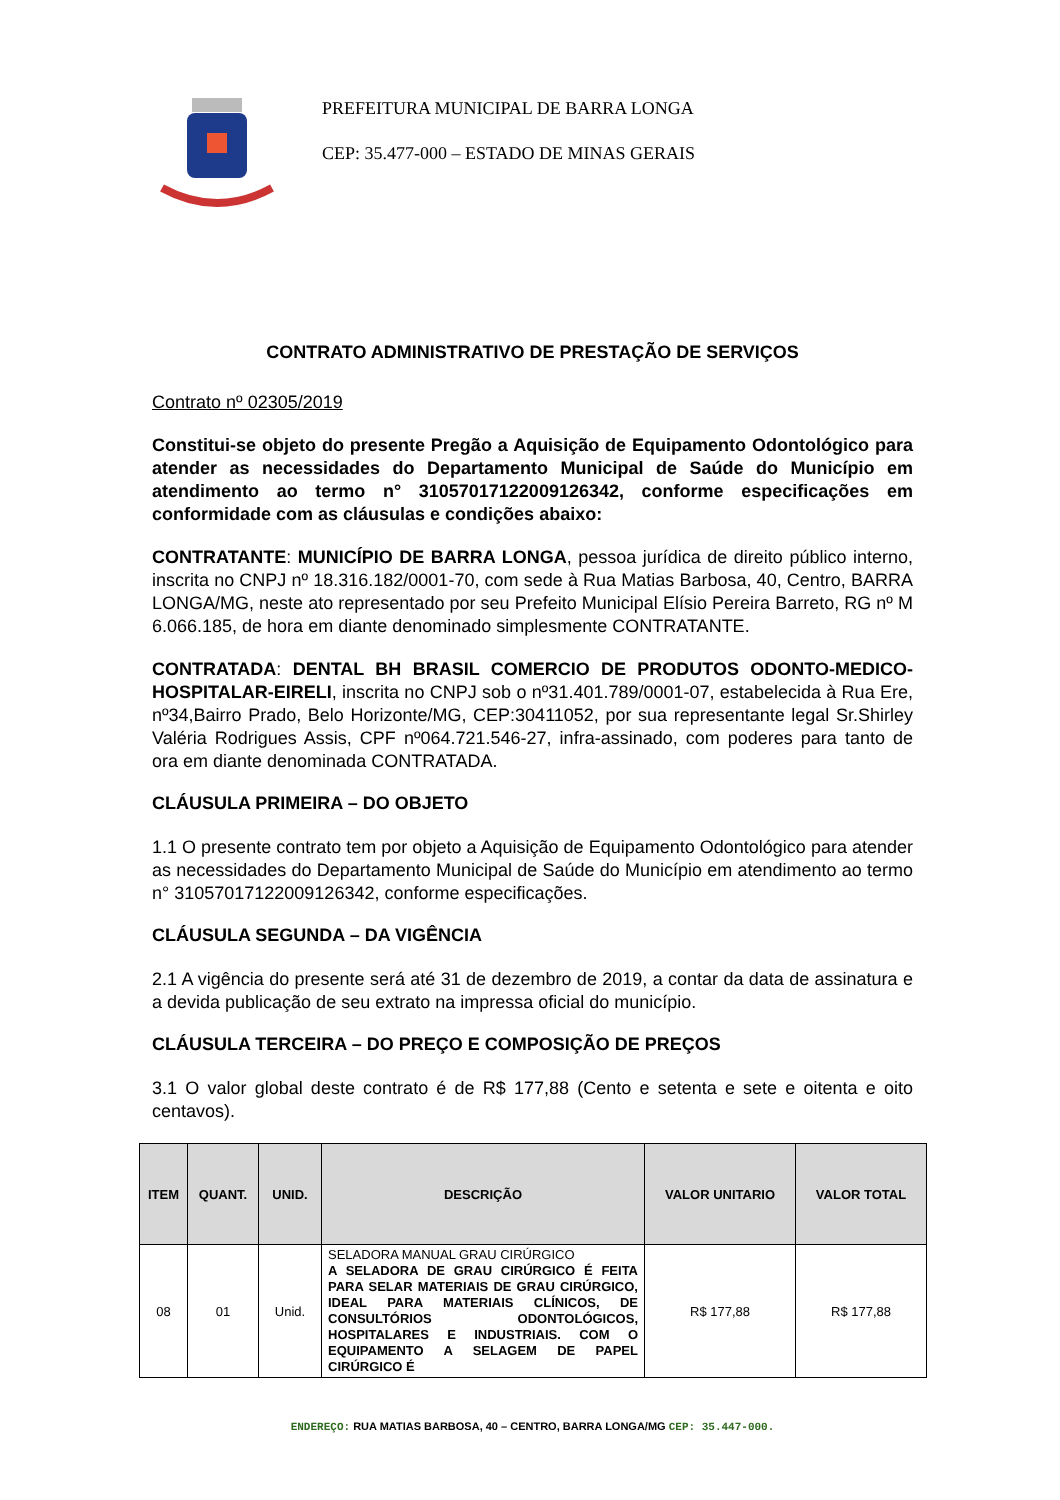PREFEITURA MUNICIPAL DE BARRA LONGA
CEP: 35.477-000 – ESTADO DE MINAS GERAIS
CONTRATO ADMINISTRATIVO DE PRESTAÇÃO DE SERVIÇOS
Contrato nº 02305/2019
Constitui-se objeto do presente Pregão a Aquisição de Equipamento Odontológico para atender as necessidades do Departamento Municipal de Saúde do Município em atendimento ao termo n° 31057017122009126342, conforme especificações em conformidade com as cláusulas e condições abaixo:
CONTRATANTE: MUNICÍPIO DE BARRA LONGA, pessoa jurídica de direito público interno, inscrita no CNPJ nº 18.316.182/0001-70, com sede à Rua Matias Barbosa, 40, Centro, BARRA LONGA/MG, neste ato representado por seu Prefeito Municipal Elísio Pereira Barreto, RG nº M 6.066.185, de hora em diante denominado simplesmente CONTRATANTE.
CONTRATADA: DENTAL BH BRASIL COMERCIO DE PRODUTOS ODONTO-MEDICO-HOSPITALAR-EIRELI, inscrita no CNPJ sob o nº31.401.789/0001-07, estabelecida à Rua Ere, nº34,Bairro Prado, Belo Horizonte/MG, CEP:30411052, por sua representante legal Sr.Shirley Valéria Rodrigues Assis, CPF nº064.721.546-27, infra-assinado, com poderes para tanto de ora em diante denominada CONTRATADA.
CLÁUSULA PRIMEIRA – DO OBJETO
1.1 O presente contrato tem por objeto a Aquisição de Equipamento Odontológico para atender as necessidades do Departamento Municipal de Saúde do Município em atendimento ao termo n° 31057017122009126342, conforme especificações.
CLÁUSULA SEGUNDA – DA VIGÊNCIA
2.1 A vigência do presente será até 31 de dezembro de 2019, a contar da data de assinatura e a devida publicação de seu extrato na impressa oficial do município.
CLÁUSULA TERCEIRA – DO PREÇO E COMPOSIÇÃO DE PREÇOS
3.1 O valor global deste contrato é de R$ 177,88 (Cento e setenta e sete e oitenta e oito centavos).
| ITEM | QUANT. | UNID. | DESCRIÇÃO | VALOR UNITARIO | VALOR TOTAL |
| --- | --- | --- | --- | --- | --- |
| 08 | 01 | Unid. | SELADORA MANUAL GRAU CIRÚRGICO A SELADORA DE GRAU CIRÚRGICO É FEITA PARA SELAR MATERIAIS DE GRAU CIRÚRGICO, IDEAL PARA MATERIAIS CLÍNICOS, DE CONSULTÓRIOS ODONTOLÓGICOS, HOSPITALARES E INDUSTRIAIS. COM O EQUIPAMENTO A SELAGEM DE PAPEL CIRÚRGICO É | R$ 177,88 | R$ 177,88 |
ENDEREÇO: RUA MATIAS BARBOSA, 40 – CENTRO, BARRA LONGA/MG CEP: 35.447-000.